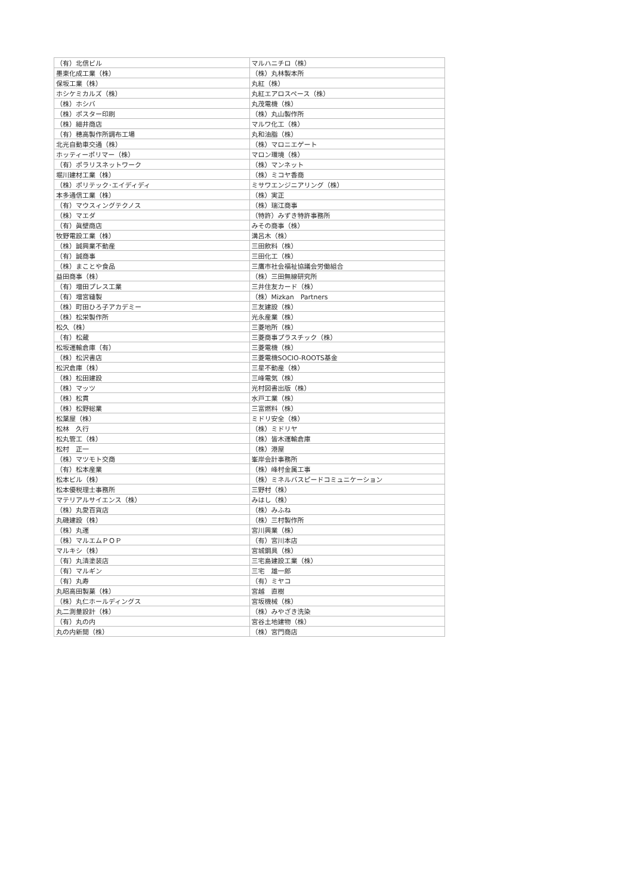| （有）北信ビル | マルハニチロ（株） |
| 墨東化成工業（株） | （株）丸林製本所 |
| 保坂工業（株） | 丸紅（株） |
| ホシケミカルズ（株） | 丸紅エアロスペース（株） |
| （株）ホシバ | 丸茂電機（株） |
| （株）ポスター印刷 | （株）丸山製作所 |
| （株）細井商店 | マルワ化工（株） |
| （有）穂高製作所調布工場 | 丸和油脂（株） |
| 北光自動車交通（株） | （株）マロニエゲート |
| ホッティーポリマー（株） | マロン環境（株） |
| （有）ポラリスネットワーク | （株）マンネット |
| 堀川建材工業（株） | （株）ミコヤ香商 |
| （株）ポリテック･エイディディ | ミサワエンジニアリング（株） |
| 本多通信工業（株） | （株）実正 |
| （有）マウスィングテクノス | （株）瑞江商事 |
| （株）マエダ | （特許）みずき特許事務所 |
| （有）眞壁商店 | みその商事（株） |
| 牧野電設工業（株） | 溝呂木（株） |
| （株）誠興業不動産 | 三田飲料（株） |
| （有）誠商事 | 三田化工（株） |
| （株）まことや食品 | 三鷹市社会福祉協議会労働組合 |
| 益田商事（株） | （株）三田無線研究所 |
| （有）増田プレス工業 | 三井住友カード（株） |
| （有）増宮縫製 | （株）Mizkan Partners |
| （株）町田ひろ子アカデミー | 三友建設（株） |
| （株）松栄製作所 | 光永産業（株） |
| 松久（株） | 三菱地所（株） |
| （有）松蔵 | 三菱商事プラスチック（株） |
| 松坂運輸倉庫（有） | 三菱電機（株） |
| （株）松沢書店 | 三菱電機SOCIO-ROOTS基金 |
| 松沢倉庫（株） | 三星不動産（株） |
| （株）松田建設 | 三峰電気（株） |
| （株）マッツ | 光村図書出版（株） |
| （株）松貫 | 水戸工業（株） |
| （株）松野総業 | 三富燃料（株） |
| 松葉屋（株） | ミドリ安全（株） |
| 松林 久行 | （株）ミドリヤ |
| 松丸管工（株） | （株）皆木運輸倉庫 |
| 松村 正一 | （株）港屋 |
| （株）マツモト交商 | 峯岸会計事務所 |
| （有）松本産業 | （株）峰村金属工事 |
| 松本ビル（株） | （株）ミネルバスピードコミュニケーション |
| 松本優税理士事務所 | 三野村（株） |
| マテリアルサイエンス（株） | みはし（株） |
| （株）丸愛百貨店 | （株）みふね |
| 丸磯建設（株） | （株）三村製作所 |
| （株）丸運 | 宮川興業（株） |
| （株）マルエムＰＯＰ | （有）宮川本店 |
| マルキシ（株） | 宮城鋼具（株） |
| （有）丸清塗装店 | 三宅島建設工業（株） |
| （有）マルギン | 三宅 雄一郎 |
| （有）丸寿 | （有）ミヤコ |
| 丸昭高田製菓（株） | 宮越 直樹 |
| （株）丸仁ホールディングス | 宮坂機械（株） |
| 丸二測量設計（株） | （株）みやざき洗染 |
| （有）丸の内 | 宮谷土地建物（株） |
| 丸の内新聞（株） | （株）宮門商店 |